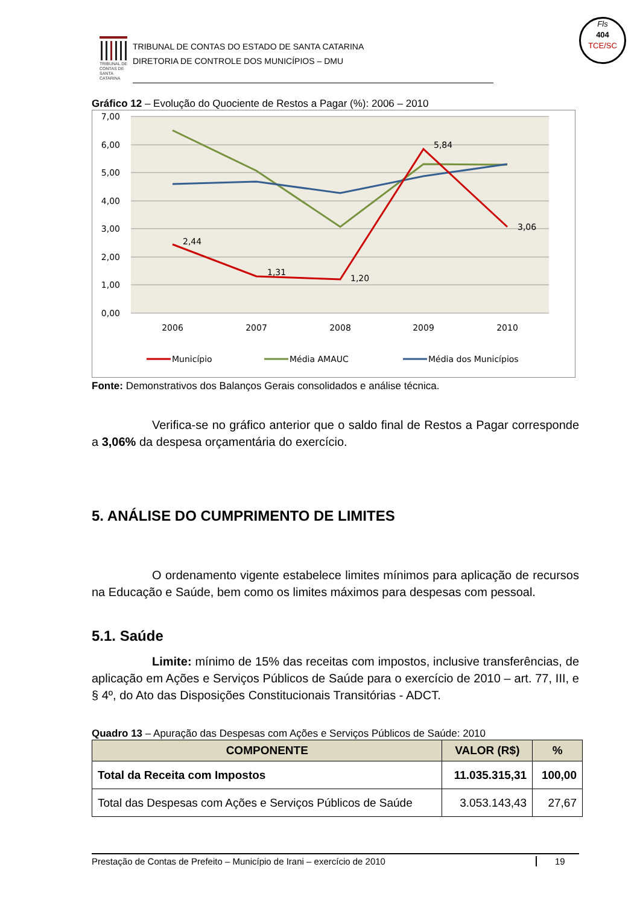TRIBUNAL DE CONTAS DE SANTA CATARINA
TRIBUNAL DE CONTAS DO ESTADO DE SANTA CATARINA
DIRETORIA DE CONTROLE DOS MUNICÍPIOS – DMU
Fls
404
TCE/SC
Gráfico 12 – Evolução do Quociente de Restos a Pagar (%): 2006 – 2010
7,00
6,00
5,00
4,00
3,00
2,00
1,00
0,00
2006
2007
2008
2009
2010
2,44
1,31
1,20
5,84
3,06
Município
Média AMAUC
Média dos Municípios
Fonte: Demonstrativos dos Balanços Gerais consolidados e análise técnica.
Verifica-se no gráfico anterior que o saldo final de Restos a Pagar corresponde a 3,06% da despesa orçamentária do exercício.
5. ANÁLISE DO CUMPRIMENTO DE LIMITES
O ordenamento vigente estabelece limites mínimos para aplicação de recursos na Educação e Saúde, bem como os limites máximos para despesas com pessoal.
5.1. Saúde
Limite: mínimo de 15% das receitas com impostos, inclusive transferências, de aplicação em Ações e Serviços Públicos de Saúde para o exercício de 2010 – art. 77, III, e § 4º, do Ato das Disposições Constitucionais Transitórias - ADCT.
Quadro 13 – Apuração das Despesas com Ações e Serviços Públicos de Saúde: 2010
| COMPONENTE | VALOR (R$) | % |
| --- | --- | --- |
| Total da Receita com Impostos | 11.035.315,31 | 100,00 |
| Total das Despesas com Ações e Serviços Públicos de Saúde | 3.053.143,43 | 27,67 |
Prestação de Contas de Prefeito – Município de Irani – exercício de 2010 19